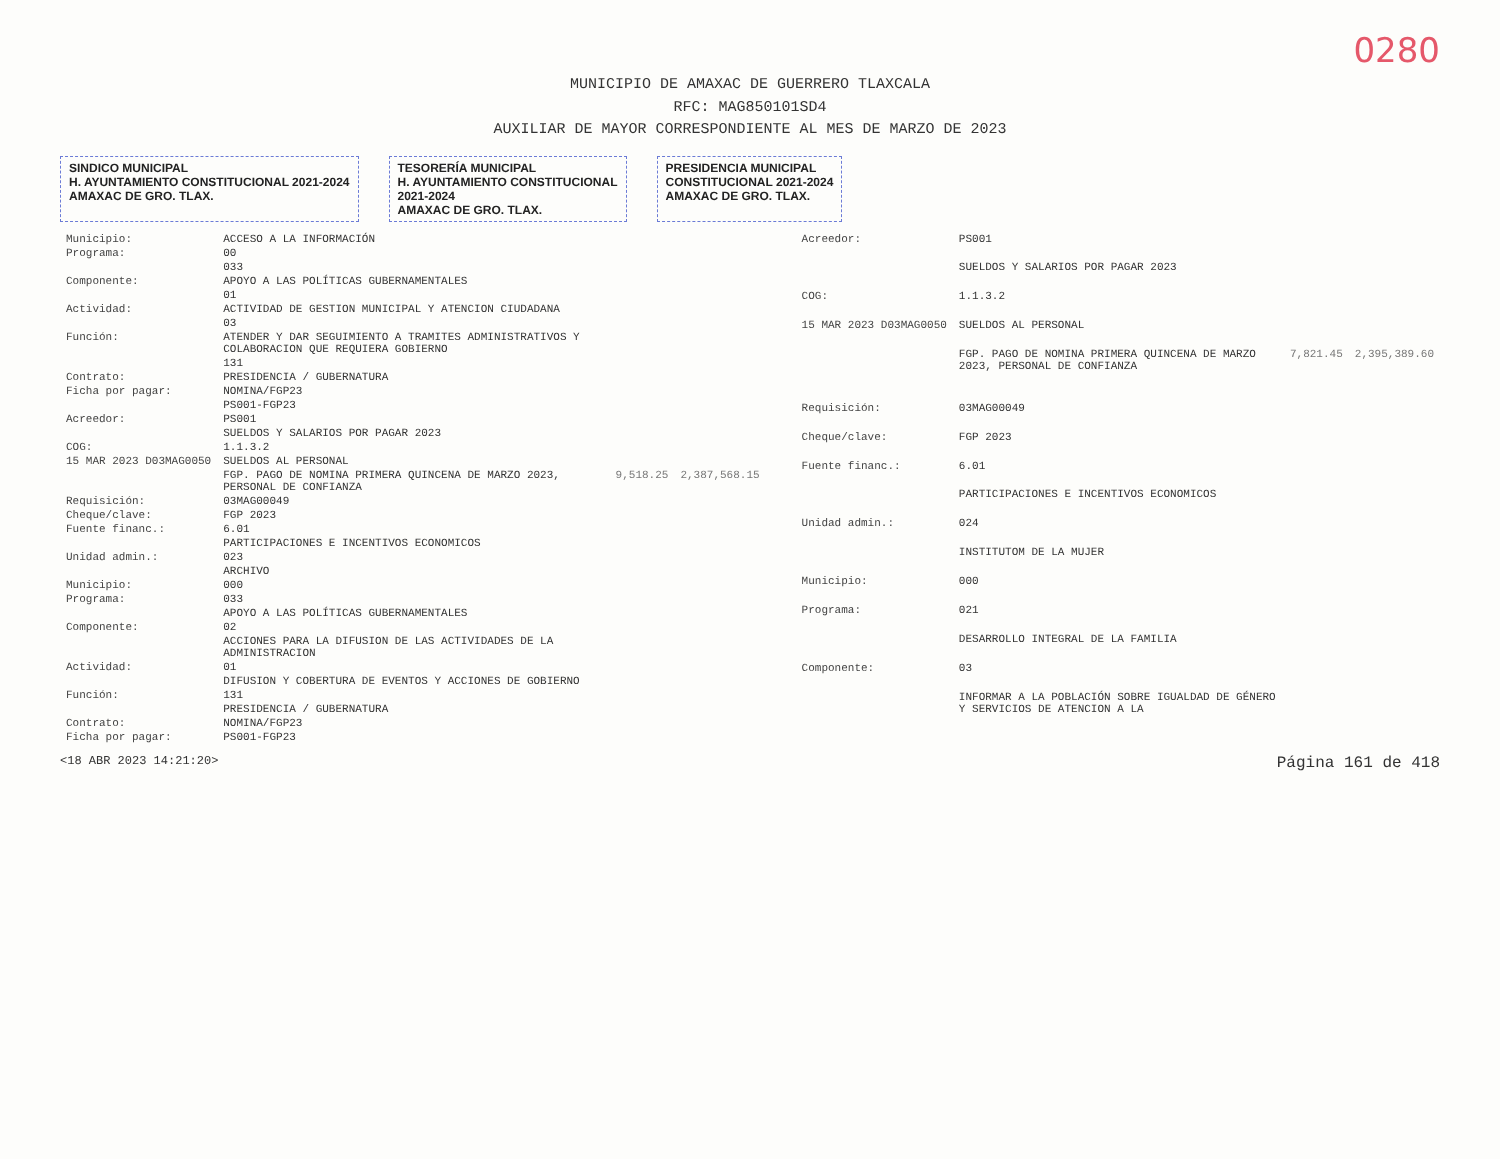0280
MUNICIPIO DE AMAXAC DE GUERRERO TLAXCALA
RFC: MAG850101SD4
AUXILIAR DE MAYOR CORRESPONDIENTE AL MES DE MARZO DE 2023
SINDICO MUNICIPAL
H. AYUNTAMIENTO CONSTITUCIONAL 2021-2024
AMAXAC DE GRO. TLAX.
TESORERÍA MUNICIPAL
H. AYUNTAMIENTO CONSTITUCIONAL
2021-2024
AMAXAC DE GRO. TLAX.
PRESIDENCIA MUNICIPAL
CONSTITUCIONAL 2021-2024
AMAXAC DE GRO. TLAX.
| Municipio: | ACCESO A LA INFORMACIÓN | | |
| Programa: | 00 | | |
| | 033 | | |
| Componente: | APOYO A LAS POLÍTICAS GUBERNAMENTALES | | |
| | 01 | | |
| Actividad: | ACTIVIDAD DE GESTION MUNICIPAL Y ATENCION CIUDADANA | | |
| | 03 | | |
| Función: | ATENDER Y DAR SEGUIMIENTO A TRAMITES ADMINISTRATIVOS Y COLABORACION QUE REQUIERA GOBIERNO | | |
| | 131 | | |
| Contrato: | PRESIDENCIA / GUBERNATURA | | |
| Ficha por pagar: | NOMINA/FGP23 | | |
| | PS001-FGP23 | | |
| Acreedor: | PS001 | | |
| | SUELDOS Y SALARIOS POR PAGAR 2023 | | |
| COG: | 1.1.3.2 | | |
| 15 MAR 2023 D03MAG0050 | SUELDOS AL PERSONAL | | |
| | FGP. PAGO DE NOMINA PRIMERA QUINCENA DE MARZO 2023, PERSONAL DE CONFIANZA | 9,518.25 | 2,387,568.15 |
| Requisición: | 03MAG00049 | | |
| Cheque/clave: | FGP 2023 | | |
| Fuente financ.: | 6.01 | | |
| | PARTICIPACIONES E INCENTIVOS ECONOMICOS | | |
| Unidad admin.: | 023 | | |
| | ARCHIVO | | |
| Municipio: | 000 | | |
| Programa: | 033 | | |
| | APOYO A LAS POLÍTICAS GUBERNAMENTALES | | |
| Componente: | 02 | | |
| | ACCIONES PARA LA DIFUSION DE LAS ACTIVIDADES DE LA ADMINISTRACION | | |
| Actividad: | 01 | | |
| | DIFUSION Y COBERTURA DE EVENTOS Y ACCIONES DE GOBIERNO | | |
| Función: | 131 | | |
| | PRESIDENCIA / GUBERNATURA | | |
| Contrato: | NOMINA/FGP23 | | |
| Ficha por pagar: | PS001-FGP23 | | |
| Acreedor: | PS001 | | |
| | SUELDOS Y SALARIOS POR PAGAR 2023 | | |
| COG: | 1.1.3.2 | | |
| 15 MAR 2023 D03MAG0050 | SUELDOS AL PERSONAL | | |
| | FGP. PAGO DE NOMINA PRIMERA QUINCENA DE MARZO 2023, PERSONAL DE CONFIANZA | 7,821.45 | 2,395,389.60 |
| Requisición: | 03MAG00049 | | |
| Cheque/clave: | FGP 2023 | | |
| Fuente financ.: | 6.01 | | |
| | PARTICIPACIONES E INCENTIVOS ECONOMICOS | | |
| Unidad admin.: | 024 | | |
| | INSTITUTOM DE LA MUJER | | |
| Municipio: | 000 | | |
| Programa: | 021 | | |
| | DESARROLLO INTEGRAL DE LA FAMILIA | | |
| Componente: | 03 | | |
| | INFORMAR A LA POBLACIÓN SOBRE IGUALDAD DE GÉNERO Y SERVICIOS DE ATENCION A LA | | |
<18 ABR 2023 14:21:20> Página 161 de 418